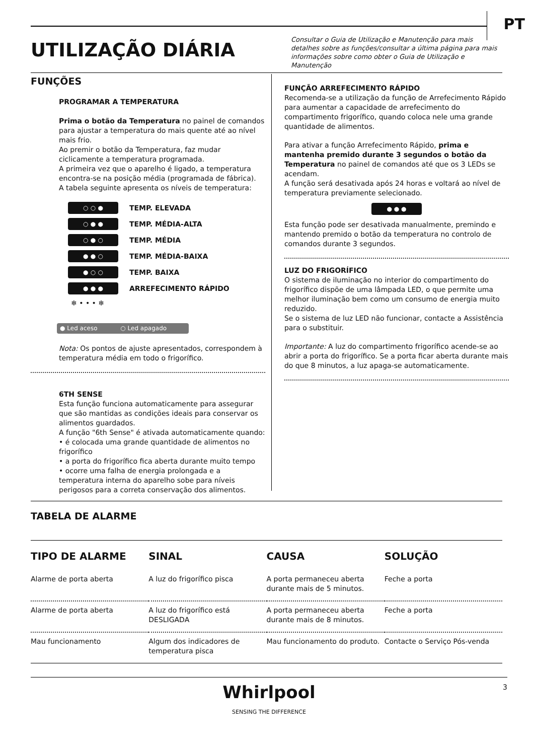PT
UTILIZAÇÃO DIÁRIA
Consultar o Guia de Utilização e Manutenção para mais detalhes sobre as funções/consultar a última página para mais informações sobre como obter o Guia de Utilização e Manutenção
FUNÇÕES
PROGRAMAR A TEMPERATURA
Prima o botão da Temperatura no painel de comandos para ajustar a temperatura do mais quente até ao nível mais frio.
Ao premir o botão da Temperatura, faz mudar ciclicamente a temperatura programada.
A primeira vez que o aparelho é ligado, a temperatura encontra-se na posição média (programada de fábrica).
A tabela seguinte apresenta os níveis de temperatura:
○ ○ ● TEMP. ELEVADA
○ ● ● TEMP. MÉDIA-ALTA
○ ● ○ TEMP. MÉDIA
● ● ○ TEMP. MÉDIA-BAIXA
● ○ ○ TEMP. BAIXA
● ● ● ARREFECIMENTO RÁPIDO
❄ • • • ❄
● Led aceso ○ Led apagado
Nota: Os pontos de ajuste apresentados, correspondem à temperatura média em todo o frigorífico.
6TH SENSE
Esta função funciona automaticamente para assegurar que são mantidas as condições ideais para conservar os alimentos guardados.
A função "6th Sense" é ativada automaticamente quando:
• é colocada uma grande quantidade de alimentos no frigorífico
• a porta do frigorífico fica aberta durante muito tempo
• ocorre uma falha de energia prolongada e a temperatura interna do aparelho sobe para níveis perigosos para a correta conservação dos alimentos.
FUNÇÃO ARREFECIMENTO RÁPIDO
Recomenda-se a utilização da função de Arrefecimento Rápido para aumentar a capacidade de arrefecimento do compartimento frigorífico, quando coloca nele uma grande quantidade de alimentos.
Para ativar a função Arrefecimento Rápido, prima e mantenha premido durante 3 segundos o botão da Temperatura no painel de comandos até que os 3 LEDs se acendam.
A função será desativada após 24 horas e voltará ao nível de temperatura previamente selecionado.
● ● ●
Esta função pode ser desativada manualmente, premindo e mantendo premido o botão da temperatura no controlo de comandos durante 3 segundos.
LUZ DO FRIGORÍFICO
O sistema de iluminação no interior do compartimento do frigorífico dispõe de uma lâmpada LED, o que permite uma melhor iluminação bem como um consumo de energia muito reduzido.
Se o sistema de luz LED não funcionar, contacte a Assistência para o substituir.
Importante: A luz do compartimento frigorífico acende-se ao abrir a porta do frigorífico. Se a porta ficar aberta durante mais do que 8 minutos, a luz apaga-se automaticamente.
TABELA DE ALARME
| TIPO DE ALARME | SINAL | CAUSA | SOLUÇÃO |
| --- | --- | --- | --- |
| Alarme de porta aberta | A luz do frigorífico pisca | A porta permaneceu aberta durante mais de 5 minutos. | Feche a porta |
| Alarme de porta aberta | A luz do frigorífico está DESLIGADA | A porta permaneceu aberta durante mais de 8 minutos. | Feche a porta |
| Mau funcionamento | Algum dos indicadores de temperatura pisca | Mau funcionamento do produto. | Contacte o Serviço Pós-venda |
3
Whirlpool
SENSING THE DIFFERENCE